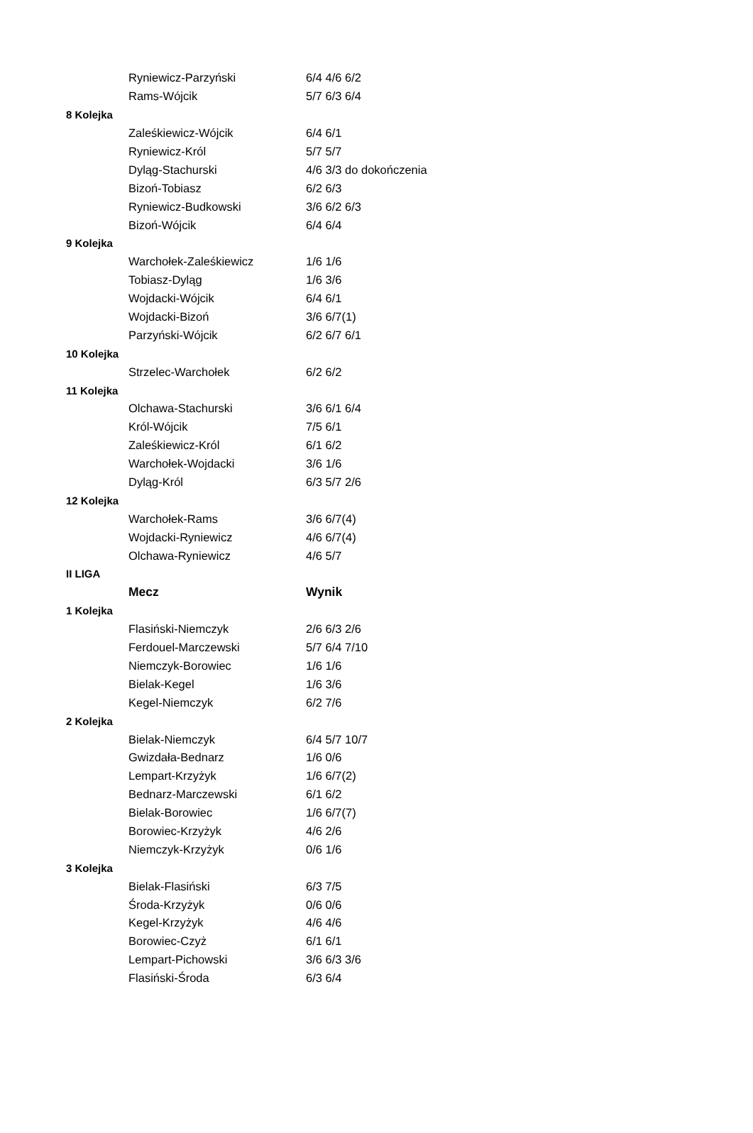| | Ryniewicz-Parzyński | 6/4 4/6 6/2 |
| | Rams-Wójcik | 5/7 6/3 6/4 |
| 8 Kolejka | | |
| | Zaleśkiewicz-Wójcik | 6/4 6/1 |
| | Ryniewicz-Król | 5/7 5/7 |
| | Dyląg-Stachurski | 4/6 3/3 do dokończenia |
| | Bizoń-Tobiasz | 6/2 6/3 |
| | Ryniewicz-Budkowski | 3/6 6/2 6/3 |
| | Bizoń-Wójcik | 6/4 6/4 |
| 9 Kolejka | | |
| | Warchołek-Zaleśkiewicz | 1/6 1/6 |
| | Tobiasz-Dyląg | 1/6 3/6 |
| | Wojdacki-Wójcik | 6/4 6/1 |
| | Wojdacki-Bizoń | 3/6 6/7(1) |
| | Parzyński-Wójcik | 6/2 6/7 6/1 |
| 10 Kolejka | | |
| | Strzelec-Warchołek | 6/2 6/2 |
| 11 Kolejka | | |
| | Olchawa-Stachurski | 3/6 6/1 6/4 |
| | Król-Wójcik | 7/5 6/1 |
| | Zaleśkiewicz-Król | 6/1 6/2 |
| | Warchołek-Wojdacki | 3/6 1/6 |
| | Dyląg-Król | 6/3 5/7 2/6 |
| 12 Kolejka | | |
| | Warchołek-Rams | 3/6 6/7(4) |
| | Wojdacki-Ryniewicz | 4/6 6/7(4) |
| | Olchawa-Ryniewicz | 4/6 5/7 |
| II LIGA | | |
| | Mecz | Wynik |
| 1 Kolejka | | |
| | Flasiński-Niemczyk | 2/6 6/3 2/6 |
| | Ferdouel-Marczewski | 5/7 6/4 7/10 |
| | Niemczyk-Borowiec | 1/6 1/6 |
| | Bielak-Kegel | 1/6 3/6 |
| | Kegel-Niemczyk | 6/2 7/6 |
| 2 Kolejka | | |
| | Bielak-Niemczyk | 6/4 5/7 10/7 |
| | Gwizdała-Bednarz | 1/6 0/6 |
| | Lempart-Krzyżyk | 1/6 6/7(2) |
| | Bednarz-Marczewski | 6/1 6/2 |
| | Bielak-Borowiec | 1/6 6/7(7) |
| | Borowiec-Krzyżyk | 4/6 2/6 |
| | Niemczyk-Krzyżyk | 0/6 1/6 |
| 3 Kolejka | | |
| | Bielak-Flasiński | 6/3 7/5 |
| | Środa-Krzyżyk | 0/6 0/6 |
| | Kegel-Krzyżyk | 4/6 4/6 |
| | Borowiec-Czyż | 6/1 6/1 |
| | Lempart-Pichowski | 3/6 6/3 3/6 |
| | Flasiński-Środa | 6/3 6/4 |